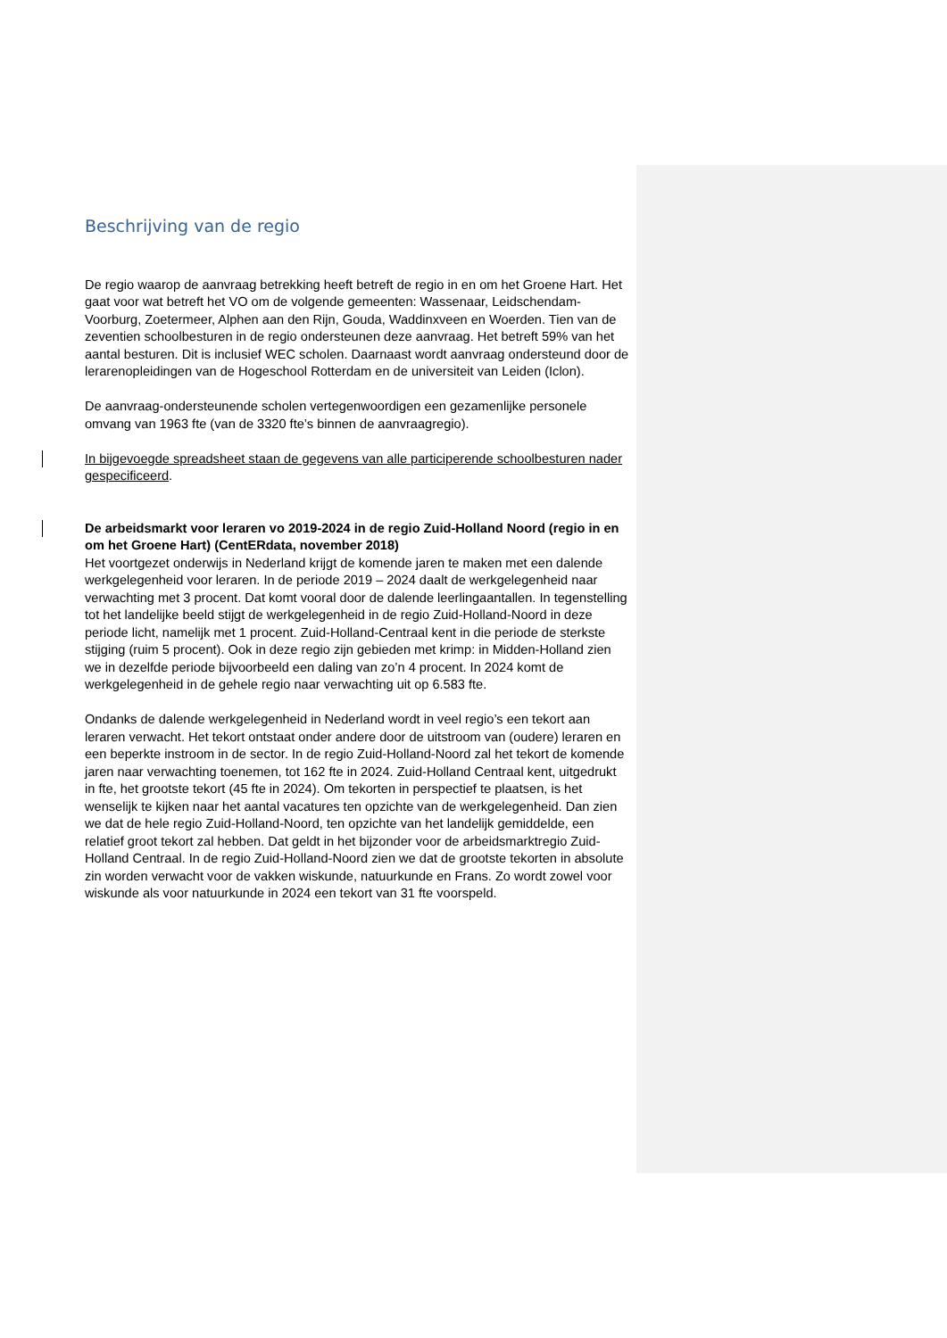Beschrijving van de regio
De regio waarop de aanvraag betrekking heeft betreft de regio in en om het Groene Hart. Het gaat voor wat betreft het VO om de volgende gemeenten: Wassenaar, Leidschendam-Voorburg, Zoetermeer, Alphen aan den Rijn, Gouda, Waddinxveen en Woerden. Tien van de zeventien schoolbesturen in de regio ondersteunen deze aanvraag. Het betreft 59% van het aantal besturen. Dit is inclusief WEC scholen. Daarnaast wordt aanvraag ondersteund door de lerarenopleidingen van de Hogeschool Rotterdam en de universiteit van Leiden (Iclon).
De aanvraag-ondersteunende scholen vertegenwoordigen een gezamenlijke personele omvang van 1963 fte (van de 3320 fte’s binnen de aanvraagregio).
In bijgevoegde spreadsheet staan de gegevens van alle participerende schoolbesturen nader gespecificeerd.
De arbeidsmarkt voor leraren vo 2019-2024 in de regio Zuid-Holland Noord (regio in en om het Groene Hart) (CentERdata, november 2018)
Het voortgezet onderwijs in Nederland krijgt de komende jaren te maken met een dalende werkgelegenheid voor leraren. In de periode 2019 – 2024 daalt de werkgelegenheid naar verwachting met 3 procent. Dat komt vooral door de dalende leerlingaantallen. In tegenstelling tot het landelijke beeld stijgt de werkgelegenheid in de regio Zuid-Holland-Noord in deze periode licht, namelijk met 1 procent. Zuid-Holland-Centraal kent in die periode de sterkste stijging (ruim 5 procent). Ook in deze regio zijn gebieden met krimp: in Midden-Holland zien we in dezelfde periode bijvoorbeeld een daling van zo’n 4 procent. In 2024 komt de werkgelegenheid in de gehele regio naar verwachting uit op 6.583 fte.
Ondanks de dalende werkgelegenheid in Nederland wordt in veel regio’s een tekort aan leraren verwacht. Het tekort ontstaat onder andere door de uitstroom van (oudere) leraren en een beperkte instroom in de sector. In de regio Zuid-Holland-Noord zal het tekort de komende jaren naar verwachting toenemen, tot 162 fte in 2024. Zuid-Holland Centraal kent, uitgedrukt in fte, het grootste tekort (45 fte in 2024). Om tekorten in perspectief te plaatsen, is het wenselijk te kijken naar het aantal vacatures ten opzichte van de werkgelegenheid. Dan zien we dat de hele regio Zuid-Holland-Noord, ten opzichte van het landelijk gemiddelde, een relatief groot tekort zal hebben. Dat geldt in het bijzonder voor de arbeidsmarktregio Zuid-Holland Centraal. In de regio Zuid-Holland-Noord zien we dat de grootste tekorten in absolute zin worden verwacht voor de vakken wiskunde, natuurkunde en Frans. Zo wordt zowel voor wiskunde als voor natuurkunde in 2024 een tekort van 31 fte voorspeld.